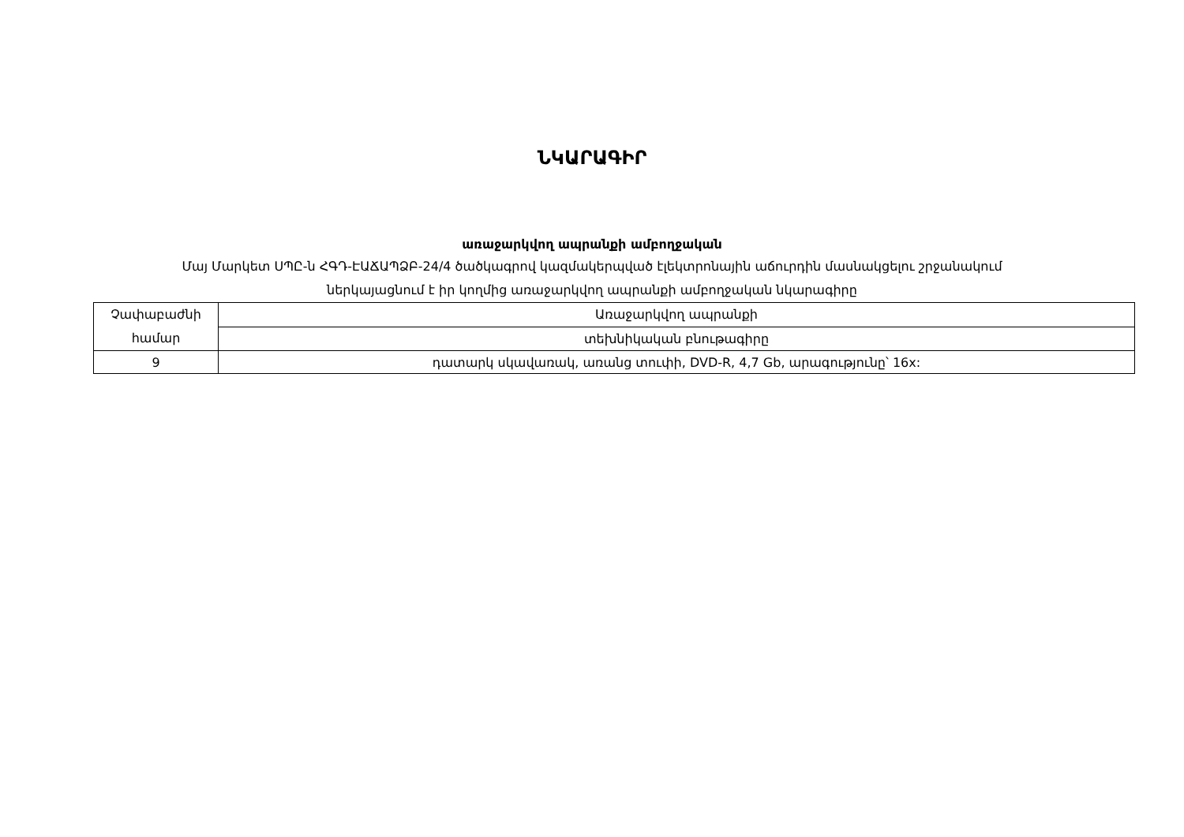ՆԿԱՐԱԳԻՐ
առաջարկվող ապրանքի ամբողջական
Մայ Մարկետ ՍՊԸ-ն ՀԳԴ-ԷԱՃԱՊՁԲ-24/4 ծածկագրով կազմակերպված էլեկտրոնային աճուրդին մասնակցելու շրջանակում
ներկայացնում է իր կողմից առաջարկվող ապրանքի ամբողջական նկարագիրը
| Չափաբաժնի համար | Առաջարկվող ապրանքի |
| | տեխնիկական բնութագիրը |
| 9 | դատարկ սկավառակ, առանց տուփի, DVD-R, 4,7 Gb, արագությունը՝ 16x: |